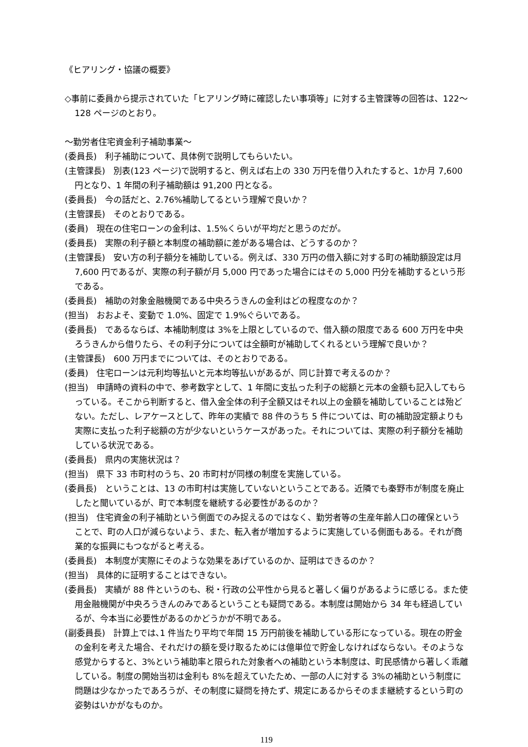《ヒアリング・協議の概要》
◇事前に委員から提示されていた「ヒアリング時に確認したい事項等」に対する主管課等の回答は、122～128 ページのとおり。
～勤労者住宅資金利子補助事業～
(委員長)　利子補助について、具体例で説明してもらいたい。
(主管課長)　別表(123 ページ)で説明すると、例えば右上の 330 万円を借り入れたすると、1か月 7,600 円となり、1 年間の利子補助額は 91,200 円となる。
(委員長)　今の話だと、2.76%補助してるという理解で良いか？
(主管課長)　そのとおりである。
(委員)　現在の住宅ローンの金利は、1.5%くらいが平均だと思うのだが。
(委員長)　実際の利子額と本制度の補助額に差がある場合は、どうするのか？
(主管課長)　安い方の利子額分を補助している。例えば、330 万円の借入額に対する町の補助額設定は月 7,600 円であるが、実際の利子額が月 5,000 円であった場合にはその 5,000 円分を補助するという形である。
(委員長)　補助の対象金融機関である中央ろうきんの金利はどの程度なのか？
(担当)　おおよそ、変動で 1.0%、固定で 1.9%ぐらいである。
(委員長)　であるならば、本補助制度は 3%を上限としているので、借入額の限度である 600 万円を中央ろうきんから借りたら、その利子分については全額町が補助してくれるという理解で良いか？
(主管課長)　600 万円までについては、そのとおりである。
(委員)　住宅ローンは元利均等払いと元本均等払いがあるが、同じ計算で考えるのか？
(担当)　申請時の資料の中で、参考数字として、1 年間に支払った利子の総額と元本の金額も記入してもらっている。そこから判断すると、借入金全体の利子全額又はそれ以上の金額を補助していることは殆どない。ただし、レアケースとして、昨年の実績で 88 件のうち 5 件については、町の補助設定額よりも実際に支払った利子総額の方が少ないというケースがあった。それについては、実際の利子額分を補助している状況である。
(委員長)　県内の実施状況は？
(担当)　県下 33 市町村のうち、20 市町村が同様の制度を実施している。
(委員長)　ということは、13 の市町村は実施していないということである。近隣でも秦野市が制度を廃止したと聞いているが、町で本制度を継続する必要性があるのか？
(担当)　住宅資金の利子補助という側面でのみ捉えるのではなく、勤労者等の生産年齢人口の確保ということで、町の人口が減らないよう、また、転入者が増加するように実施している側面もある。それが商業的な振興にもつながると考える。
(委員長)　本制度が実際にそのような効果をあげているのか、証明はできるのか？
(担当)　具体的に証明することはできない。
(委員長)　実績が 88 件というのも、税・行政の公平性から見ると著しく偏りがあるように感じる。また使用金融機関が中央ろうきんのみであるということも疑問である。本制度は開始から 34 年も経過しているが、今本当に必要性があるのかどうかが不明である。
(副委員長)　計算上では､1 件当たり平均で年間 15 万円前後を補助している形になっている。現在の貯金の金利を考えた場合、それだけの額を受け取るためには億単位で貯金しなければならない。そのような感覚からすると、3%という補助率と限られた対象者への補助という本制度は、町民感情から著しく乖離している。制度の開始当初は金利も 8%を超えていたため、一部の人に対する 3%の補助という制度に問題は少なかったであろうが、その制度に疑問を持たず、規定にあるからそのまま継続するという町の姿勢はいかがなものか。
119